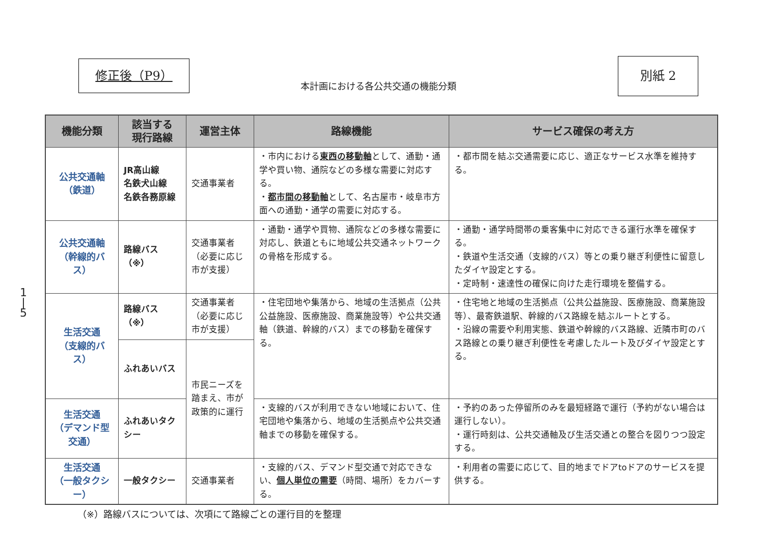修正後（P9）
本計画における各公共交通の機能分類
別紙 2
1
|
5
| 機能分類 | 該当する 現行路線 | 運営主体 | 路線機能 | サービス確保の考え方 |
| --- | --- | --- | --- | --- |
| 公共交通軸 （鉄道） | JR高山線 名鉄犬山線 名鉄各務原線 | 交通事業者 | ・市内における 東西の移動軸 として、通勤・通学や買い物、通院などの多様な需要に対応する。 ・ 都市間の移動軸 として、名古屋市・岐阜市方面への通勤・通学の需要に対応する。 | ・都市間を結ぶ交通需要に応じ、適正なサービス水準を維持する。 |
| 公共交通軸 （幹線的バス） | 路線バス（※） | 交通事業者 （必要に応じ市が支援） | ・通勤・通学や買物、通院などの多様な需要に対応し、鉄道ともに地域公共交通ネットワークの骨格を形成する。 | ・通勤・通学時間帯の乗客集中に対応できる運行水準を確保する。 ・鉄道や生活交通（支線的バス）等との乗り継ぎ利便性に留意したダイヤ設定とする。 ・定時制・速達性の確保に向けた走行環境を整備する。 |
| 生活交通 （支線的バス） | 路線バス（※） | 交通事業者 （必要に応じ市が支援） | ・住宅団地や集落から、地域の生活拠点（公共公益施設、医療施設、商業施設等）や公共交通軸（鉄道、幹線的バス）までの移動を確保する。 | ・住宅地と地域の生活拠点（公共公益施設、医療施設、商業施設等）、最寄鉄道駅、幹線的バス路線を結ぶルートとする。 ・沿線の需要や利用実態、鉄道や幹線的バス路線、近隣市町のバス路線との乗り継ぎ利便性を考慮したルート及びダイヤ設定とする。 |
| | ふれあいバス | 市民ニーズを踏まえ、市が政策的に運行 | | |
| 生活交通 （デマンド型交通） | ふれあいタクシー | | ・支線的バスが利用できない地域において、住宅団地や集落から、地域の生活拠点や公共交通軸までの移動を確保する。 | ・予約のあった停留所のみを最短経路で運行（予約がない場合は運行しない）。 ・運行時刻は、公共交通軸及び生活交通との整合を図りつつ設定する。 |
| 生活交通 （一般タクシー） | 一般タクシー | 交通事業者 | ・支線的バス、デマンド型交通で対応できない、 個人単位の需要 （時間、場所）をカバーする。 | ・利用者の需要に応じて、目的地までドアtoドアのサービスを提供する。 |
（※）路線バスについては、次項にて路線ごとの運行目的を整理